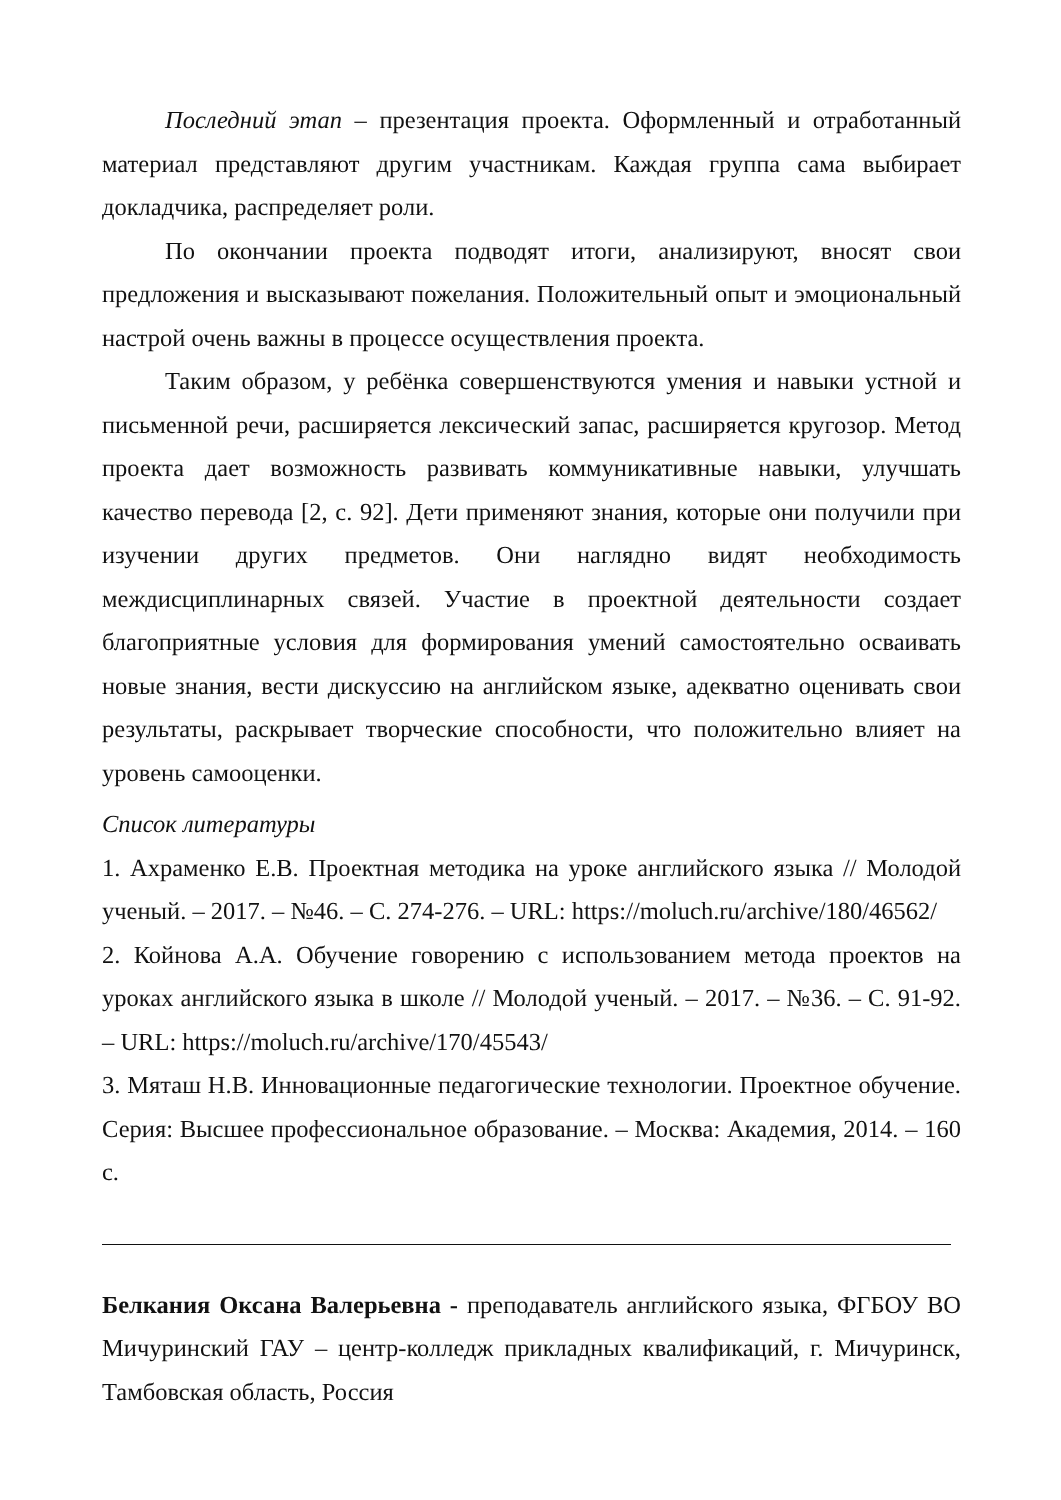Последний этап – презентация проекта. Оформленный и отработанный материал представляют другим участникам. Каждая группа сама выбирает докладчика, распределяет роли.
По окончании проекта подводят итоги, анализируют, вносят свои предложения и высказывают пожелания. Положительный опыт и эмоциональный настрой очень важны в процессе осуществления проекта.
Таким образом, у ребёнка совершенствуются умения и навыки устной и письменной речи, расширяется лексический запас, расширяется кругозор. Метод проекта дает возможность развивать коммуникативные навыки, улучшать качество перевода [2, с. 92]. Дети применяют знания, которые они получили при изучении других предметов. Они наглядно видят необходимость междисциплинарных связей. Участие в проектной деятельности создает благоприятные условия для формирования умений самостоятельно осваивать новые знания, вести дискуссию на английском языке, адекватно оценивать свои результаты, раскрывает творческие способности, что положительно влияет на уровень самооценки.
Список литературы
1. Ахраменко Е.В. Проектная методика на уроке английского языка // Молодой ученый. – 2017. – №46. – С. 274-276. – URL: https://moluch.ru/archive/180/46562/
2. Койнова А.А. Обучение говорению с использованием метода проектов на уроках английского языка в школе // Молодой ученый. – 2017. – №36. – С. 91-92. – URL: https://moluch.ru/archive/170/45543/
3. Мяташ Н.В. Инновационные педагогические технологии. Проектное обучение. Серия: Высшее профессиональное образование. – Москва: Академия, 2014. – 160 с.
Белкания Оксана Валерьевна - преподаватель английского языка, ФГБОУ ВО Мичуринский ГАУ – центр-колледж прикладных квалификаций, г. Мичуринск, Тамбовская область, Россия